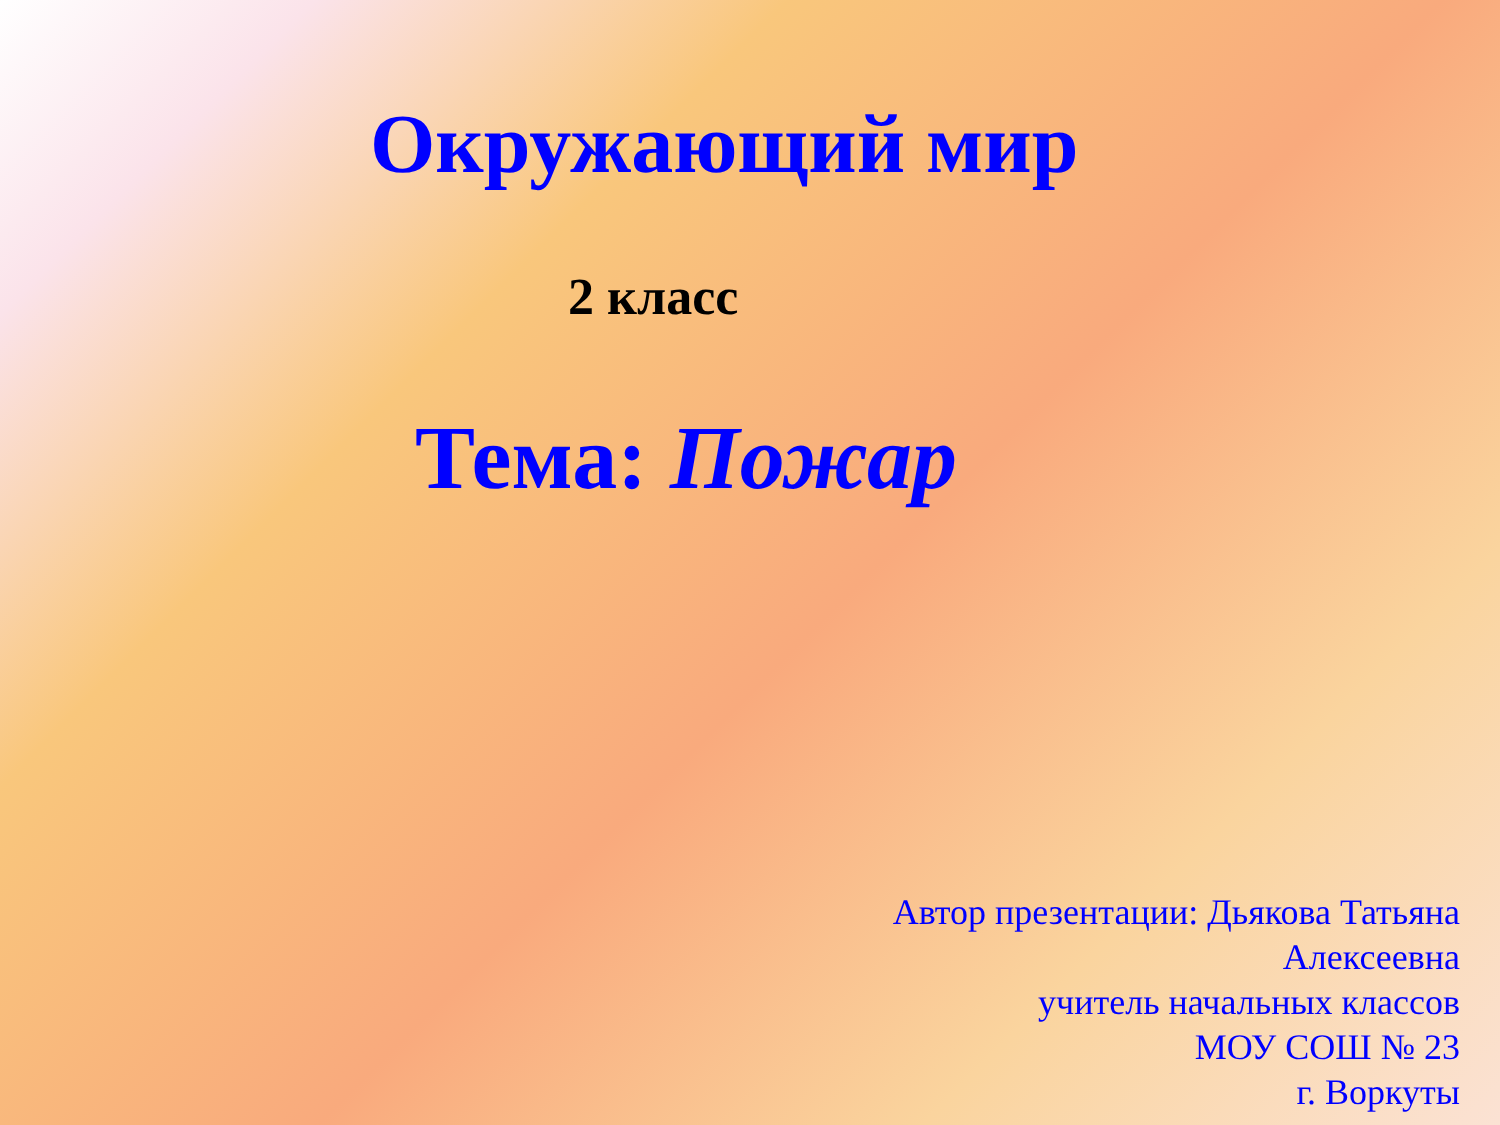Окружающий мир
2 класс
Тема: Пожар
Автор презентации: Дьякова Татьяна
Алексеевна
учитель начальных классов
МОУ СОШ № 23
г. Воркуты